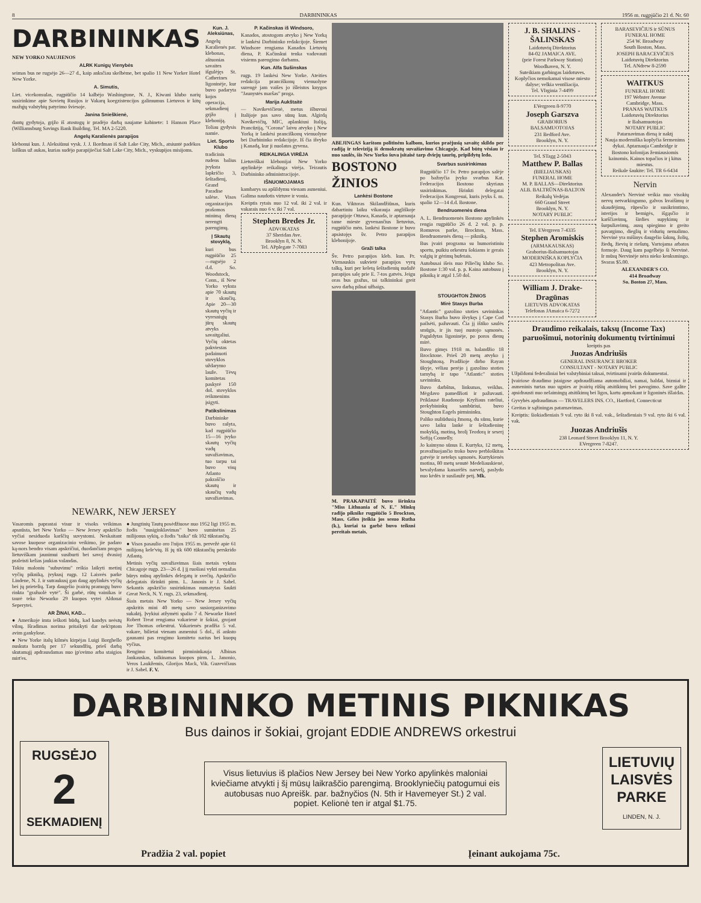8 DARBININKAS 1956 m. rugpjūčio 21 d. Nr. 60
DARBININKAS
NEW YORKO NAUJIENOS
ALRK Kunigų Vienybės
seimas bus ne rugsėjo 26—27 d., kaip anksčiau skelbėme, bet spalio 11 New Yorker Hotel New Yorke.
A. Simutis,
Liet. vicekonsulas, rugpiūčio 14 kalbėjo Washingtone, N. J., Kiwani klubo narių susirinkime apie Sovietų Rusijos ir Vakarų koegzistencijos galimumus Lietuvos ir kitų mažųjų valstybių patyrimo šviesoje.
Janina Snieškienė,
dantų gydytoja, grįžo iš atostogų ir pradėjo darbą naujame kabinete: 1 Hanson Place (Williamsburg Savings Bank Building. Tel. MA 2-5220.
Angelų Karalienės parapijos
klebonui kun. J. Aleksiūnui vysk. J. J. Bordman iš Salt Lake City, Mich., atsiuntė padėkos laiškus už aukas, kurias sudėjo parapijiečiai Salt Lake City, Mich., vyskupijos misijoms.
Kun. J. Aleksiūnas,
Angelų Karalienės par. klebonas, aštuonias savaites išgulėjęs St. Catherines ligoninėje, kur buvo padaryta kojos operacija, sekmadienį grįžo į kleboniją. Toliau gydysis namie.
Liet. Sporto Klubo
tradicinis rudens balius įvyksta lapkričio 3, šeštadienį, Grand Paradise salėse. Visos organizacijos prašomos minimą dieną nerengti parengimų.
Į Skautų stovyklą,
kuri bus rugpiūčio 25—rugsėjo 2 d.d. So. Woodstock, Conn., iš New Yorko vyksta apie 70 skautų ir skaučių. Apie 20—30 skautų vyčių ir vyresniųjų jūrų skautų atvyks savaitgaliui. Vyčių oktetas pakviestas padainuoti stovyklos uždarymo lauže. Tėvų komitetas paskyrė 150 dol. stovyklos reikmenims įsigyti.
Patikslinimas
Darbininke buvo rašyta, kad rugpiūčio 15—16 įvyko skautų vyčių vadų suvažiavimas, tuo tarpu tai buvo visų Atlanto pakraščio skautų ir skaučių vadų suvažiavimas.
NEWARK, NEW JERSEY
Vasaromis paprastai visur ir visoks veikimas apsnūsta, bet New Yorko — New Jersey apskričio vyčiai nesiduoda karščių suvystomi. Neskaitant savose kuopose organizacinio veikimo, jie padaro ką-nors bendro visam apskričiui, duodančiam progos lietuviškam jaunimui susiburti bei savoj dvasioj praleisti kelias jaukias valandas.
Tokiu maloniu "subuvimu" reikia laikyti metinį vyčių pikniką, įvykusį rugp. 12 Laisvės parke Lindene, N. J. ir sutraukusį gan daug apylinkės vyčių bei jų prietelių. Tarp daugelio įvairių pramogų buvo rinkta "gražuolė vytė". Ši garbė, rūtų vainikas ir taurė teko Newarko 29 kuopos vytei Aldonai Seperytei.
AR ŽINAI, KAD...
● Amerikoje imta ieškoti būdų, kad kandys neėstų vilnų. Išradimas norima pritaikyti dar nek'rptom avim gankylose.
● New Yorke italų kilmės kirpėjas Luigi Borghello nuskuta barzdą per 17 sekundžių, prieš darbą skutamąjį apdrausdamas nuo įp'ovimo arba staigios mirt'es.
● Jungtinių Tautų posėdžiuose nuo 1952 ligi 1955 m. žodis "nusiginklavimas" buvo suminėtas 25 milijonus sykių, o žodis "taika" tik 102 tūkstančių.
● Visos pasaulio oro l'nijos 1955 m. pervežė apie 61 milijoną kele'vių. Iš jų tik 600 tūkstančių perskrido Atlantą.
Metinis vyčių suvažiavimas šiais metais vyksta Chicagoje rugp. 23—26 d. Į jį ruošiasi vykti nemažas būrys mūsų apylinkės delegatų ir svečių. Apskričio delegatais išrinkti pirm. L. Janonis ir J. Sabel. Sekantis apskričio susirinkimas numatytas šaukti Great Neck, N. Y. rugs. 23, sekmadienį.
Šiais metais New Yorko — New Jersey vyčių apskritis mini 40 metų savo susiorganizavimo sukaktį. Įvykiui atžymėti spalio 7 d. Newarke Hotel Robert Treat rengiama vakarienė ir šokiai, grojant Joe Thomas orkestrui. Vakarienės pradžia 5 val. vakare, bilietai vienam asmeniui 5 dol., iš anksto gaunami pas rengimo komiteto narius bei kuopų vyčius.
Rengimo komitetui pirmininkauja Albinas Jankauskas, talkinamas kuopos pirm. L. Janonio, Veros Laukžemis, Glorijos Mack, Vik. Guzevičiaus ir J. Sabel. F. V.
P. Kačinskas iš Windsoro,
Kanados, atostogom atvyko į New Yorką ir lankėsi Darbininko redakcijoje. Šiemet Windsore rengiama Kanados Lietuvių diena, P. Kačinskui tenka vadovauti visiems parengimo darbams.
Kun. Alfa Sušinskas
rugp. 19 lankėsi New Yorke. Ateities redakcija pranciškonų vienuolyne surengė jam vaišes jo išleistos knygos "Jaunystės maršas" proga.
Marija Aukštaitė
— Navikevičienė, metus išbuvusi Italijoje pas savo sūnų kun. Algirdą Navikevičių, MIC, aplankiusi Italiją, Prancūziją, "Corona" laivu atvyko į New Yorką ir lankėsi pranciškonų vienuolyne bei Darbininko redakcijoje. Iš čia išvyko į Kanadą, kur ji nuolatos gyvena.
REIKALINGA VIRĖJA
Lietuviškai klebonijai New Yorko apylinkėje reikalinga virėja. Teirautis Darbininko administracijoje.
IŠNUOMOJAMAS
kambarys su apšildymu vienam asmeniui. Galima naudotis virtuve ir vonia.
Kreiptis rytais nuo 12 val. iki 2 val. ir vakarais nuo 6 v. iki 7 val.
Stephen Bredes Jr.
ADVOKATAS
37 Sheridan Ave.
Brooklyn 8, N. N.
Tel. APplegate 7-7083
ABEJINGAS karštom politinėm kalbom, kurios praėjusią savaitę skildo per radiją ir televiziją iš demokratų suvažiavimo Chicagoje. Kad būtų vėsiau ir nuo saulės, šis New Yorko šuva įsitaisė tarp dviejų taurių, pripildytų ledo.
BOSTONO ŽINIOS
Lankėsi Bostone
Kun. Viktoras Skilandžiūnas, kuris dabartiniu laiku vikarauja angliškoje parapijoje Ottawa, Kanada, ir aptarnauja tame mieste gyvenančius lietuvius, rugpiūčio mėn. lankėsi Bostone ir buvo apsistojęs šv. Petro parapijos klebonijoje.
Graži talka
Šv. Petro parapijos kleb. kun. Pr. Virmauskis sukvietė parapijos vyrų talką, kuri per keletą šeštadienių nudažė parapijos salę prie E. 7-tos gatvės. Jeigu oras bus gražus, tai talkininkai greit savo darbą pilnai užbaigs.
Svarbus susirinkimas
Rugpiūčio 17 šv. Petro parapijos salėje po bažnyčia įvyko svarbus Kat. Federacijos Bostono skyriaus susirinkimas. Išrinkti delegatai Federacijos Kongresui, kuris įvyks š. m. spalio 12—14 d.d. Bostone.
Bendruomenės diena
A. L. Bendruomenės Bostono apylinkės rengia rugpiūčio 26 d. 2 val. p. p. Romuvos parke, Brockton, Mass. Bendruomenės dieną — pikniką.
Bus įvairi programa su humoristiniu sportu, puikiu orkestru šokiams ir gerais valgių ir gėrimų bufetais.
Autobusai išeis nuo Piliečių klubo So. Bostone 1:30 val. p. p. Kaina autobusu į pikniką ir atgal 1.50 dol.
M. PRAKAPAITĖ buvo išrinkta "Miss Lithuania of N. E." Minkų radijo piknike rugpiūčio 5 Brockton, Mass. Gėles įteikia jos sesuo Rutha (k.), kuriai ta garbė buvo teikusi pereitais metais.
STOUGHTON ŽINIOS
Mirė Stasys Burba
"Atlantic" gazolino stoties savininkas Stasys Burba buvo išvykęs į Cape Cod pailsėti, pažuvauti. Čia jį ištiko saulės smūgis, ir jis tuoj nustojo sąmonės. Paguldytas ligoninėje, po poros dienų mirė.
Buvo gimęs 1918 m. balandžio 18 Brocktone. Prieš 20 metų atvyko į Stoughtoną. Pradžioje dirbo Rayan ūkyje, vėliau perėjo į gazolino stoties tarnybą ir tapo "Atlantic" stoties savininku.
Buvo darbštus, linksmas, veiklus. Mėgdavo pamedžioti ir pažuvauti. Priklausė Raudonojo Kryžiaus rateliui, prekybininkų sambūriui, buvo Stoughton Eagels pirmininku.
Paliko nuliūdusią žmoną, du sūnu, kurie savo laiku lankė ir šeštadieninę mokyklą, motiną, brolį Teodorą ir seserį Sofiją Connelly.
Jo kaimyno sūnus E. Kurtyka, 12 metų, pravažiuojančio troko buvo perbloškitas gatvėje ir netekęs sąmonės. Kurtykienės motina, 80 metų senutė Medeliauskienė, bevalydama kanarėlės narvelį, paslydo nuo kėdės ir susilaužė petį. Mk.
J. B. SHALINS - ŠALINSKAS
Laidotuvių Direktorius
84-02 JAMAICA AVE.
(prie Forest Parkway Station)
Woodhaven, N. Y.
Suteikiam garbingas laidotuves. Koplyčios nemokamai visose miesto dalyse; velkia ventiliacija.
Tel. VIrginia 7-4499
EVergreen 8-9770
Joseph Garszva
GRABORIUS
BALSAMUOTOJAS
231 Bedford Ave.
Brooklyn, N. Y.
Tel. STagg 2-5043
Matthew P. Ballas
(BIELIAUSKAS)
FUNERAL HOME
M. P. BALLAS—Direktorius
ALB. BALTRŪNAS-BALTON
Reikalų Vedėjas
660 Grand Street
Brooklyn, N. Y.
NOTARY PUBLIC
Tel. EVergreen 7-4335
Stephen Aromiskis
(ARMAKAUSKAS)
Graborius-Balsamuotojas
MODERNIŠKA KOPLYČIA
423 Metropolitan Ave.
Brooklyn, N. Y.
William J. Drake-Dragūnas
LIETUVIS ADVOKATAS
Telefonas JAmaica 6-7272
BARASEVIČIUS ir SŪNUS
FUNERAL HOME
254 W. Broadway
South Boston, Mass.
JOSEPH BARACEVIČIUS
Laidotuvių Direktorius
Tel. ANdrew 8-2590
WAITKUS
FUNERAL HOME
197 Webster Avenue
Cambridge, Mass.
PRANAS WAITKUS
Laidotuvių Direktorius
ir Balsamuotojas
NOTARY PUBLIC
Patarnavimas dieną ir naktį
Nauja moderniška koplyčia šermenims dykai. Aptarnauja Cambridge ir Bostono kolonijas žemiausiomis kainomis. Kainos topačios ir į kitus miestus.
Reikale šaukite: Tel. TR 6-6434
Nervin
Alexander's Nervinė veikia nuo visokių nervų netvarkingumo, galvos kvaišimų ir skaudėjimų, rūpesčio ir susikrimtimo, isterijos ir bemigės, išgąsčio ir karščiavimų, širdies supykimų ir šurpuliavimų, ausų spiegimo ir greito pavargimo, dieglių ir vidurių nemalimo. Nervinė yra mišinys daugelio šaknų, žolių, žiedų, žievių ir riešutų. Vartojama arbatos formoje. Daug kam pagelbėjo ši Nervinė. Ir mūsų Nervinėje nėra nieko kenksmingo. Svaras $5.00.
ALEXANDER'S CO.
414 Broadway
So. Boston 27, Mass.
Draudimo reikalais, taksų (Income Tax) paruošimui, notorinių dokumentų tvirtinimui
kreiptis pas
Juozas Andriušis
GENERAL INSURANCE BROKER
CONSULTANT - NOTARY PUBLIC
Užpildomi federaliniai bei valstybiniai taksai, tvirtinami įvairūs dokumentai.
Įvairiose draudimo įstaigose apdraudžiama automobiliai, namai, baldai, bizniai ir asmeninis turtas nuo ugnies ar įvairių rūšių atsitikimų bei pavogimo. Save galite apsidrausti nuo nelaimingų atsitikimų bei ligos, kartu apmokant ir ligoninės išlaidas.
Gyvybės apdraudimas — TRAVELERS INS. CO., Hartford, Connecticut
Greitas ir sąžiningas patarnavimas.
Kreiptis: šiokiadieniais 9 val. ryto iki 8 val. vak., šeštadieniais 9 val. ryto iki 6 val. vak.
Juozas Andriušis
238 Leonard Street Brooklyn 11, N. Y.
EVergreen 7-8247.
DARBININKO METINIS PIKNIKAS
Bus dainos ir šokiai, grojant EDDIE ANDREWS orkestrui
RUGSĖJO
2
SEKMADIENĮ
Visus lietuvius iš plačios New Jersey bei New Yorko apylinkės maloniai kviečiame atvykti į šį mūsų laikraščio parengimą. Brooklyniečių patogumui eis autobusas nuo Apreišk. par. bažnyčios (N. 5th ir Havemeyer St.) 2 val. popiet. Kelionė ten ir atgal $1.75.
LIETUVIŲ
LAISVĖS
PARKE
LINDEN, N. J.
Pradžia 2 val. popiet Įeinant aukojama 75c.